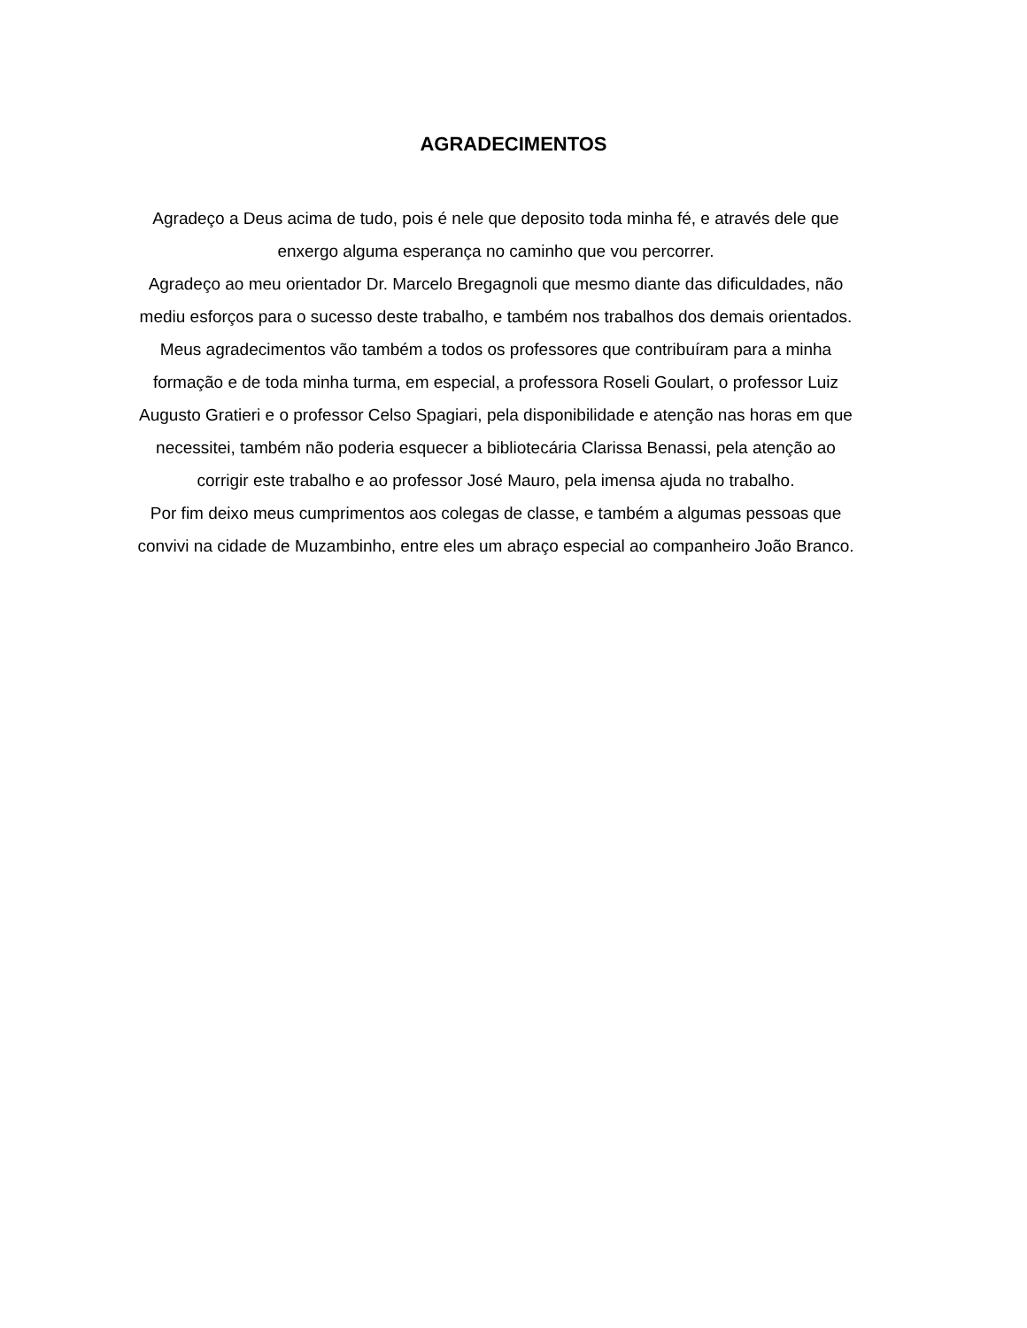AGRADECIMENTOS
Agradeço a Deus acima de tudo, pois é nele que deposito toda minha fé, e através dele que enxergo alguma esperança no caminho que vou percorrer.
Agradeço ao meu orientador Dr. Marcelo Bregagnoli que mesmo diante das dificuldades, não mediu esforços para o sucesso deste trabalho, e também nos trabalhos dos demais orientados.
Meus agradecimentos vão também a todos os professores que contribuíram para a minha formação e de toda minha turma, em especial, a professora Roseli Goulart, o professor Luiz Augusto Gratieri e o professor Celso Spagiari, pela disponibilidade e atenção nas horas em que necessitei, também não poderia esquecer a bibliotecária Clarissa Benassi, pela atenção ao corrigir este trabalho e ao professor José Mauro, pela imensa ajuda no trabalho.
Por fim deixo meus cumprimentos aos colegas de classe, e também a algumas pessoas que convivi na cidade de Muzambinho, entre eles um abraço especial ao companheiro João Branco.